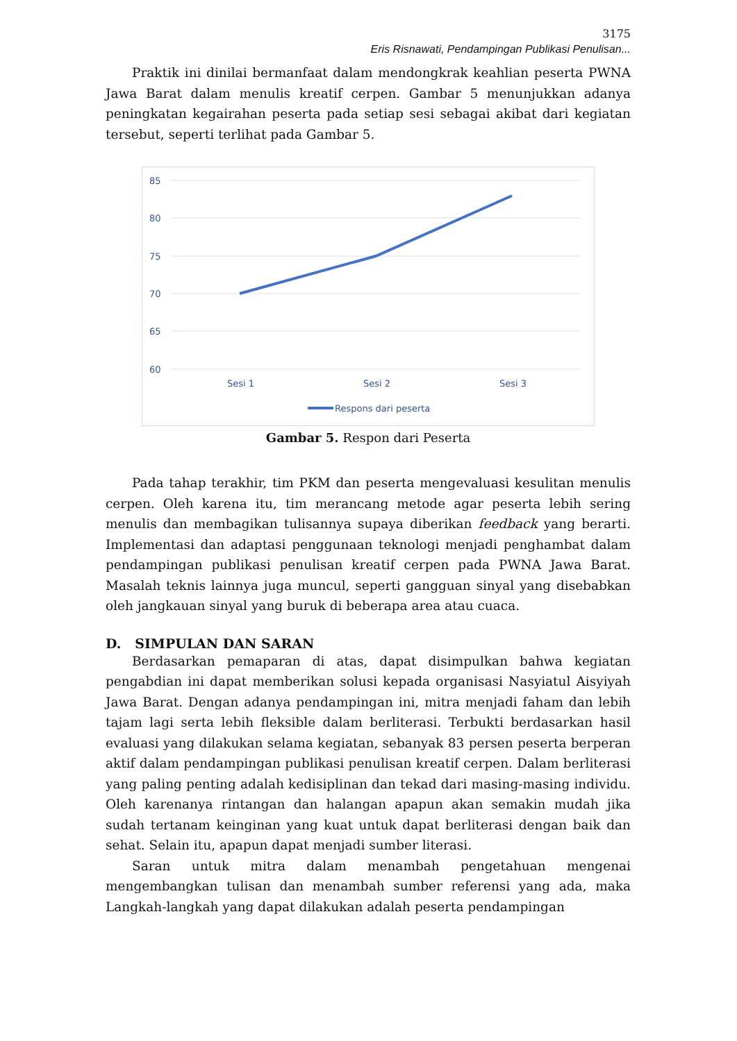3175
Eris Risnawati, Pendampingan Publikasi Penulisan...
Praktik ini dinilai bermanfaat dalam mendongkrak keahlian peserta PWNA Jawa Barat dalam menulis kreatif cerpen. Gambar 5 menunjukkan adanya peningkatan kegairahan peserta pada setiap sesi sebagai akibat dari kegiatan tersebut, seperti terlihat pada Gambar 5.
85
80
75
70
65
60
Sesi 1
Sesi 2
Sesi 3
Respons dari peserta
Gambar 5. Respon dari Peserta
Pada tahap terakhir, tim PKM dan peserta mengevaluasi kesulitan menulis cerpen. Oleh karena itu, tim merancang metode agar peserta lebih sering menulis dan membagikan tulisannya supaya diberikan feedback yang berarti. Implementasi dan adaptasi penggunaan teknologi menjadi penghambat dalam pendampingan publikasi penulisan kreatif cerpen pada PWNA Jawa Barat. Masalah teknis lainnya juga muncul, seperti gangguan sinyal yang disebabkan oleh jangkauan sinyal yang buruk di beberapa area atau cuaca.
D. SIMPULAN DAN SARAN
Berdasarkan pemaparan di atas, dapat disimpulkan bahwa kegiatan pengabdian ini dapat memberikan solusi kepada organisasi Nasyiatul Aisyiyah Jawa Barat. Dengan adanya pendampingan ini, mitra menjadi faham dan lebih tajam lagi serta lebih fleksible dalam berliterasi. Terbukti berdasarkan hasil evaluasi yang dilakukan selama kegiatan, sebanyak 83 persen peserta berperan aktif dalam pendampingan publikasi penulisan kreatif cerpen. Dalam berliterasi yang paling penting adalah kedisiplinan dan tekad dari masing-masing individu. Oleh karenanya rintangan dan halangan apapun akan semakin mudah jika sudah tertanam keinginan yang kuat untuk dapat berliterasi dengan baik dan sehat. Selain itu, apapun dapat menjadi sumber literasi.
Saran untuk mitra dalam menambah pengetahuan mengenai mengembangkan tulisan dan menambah sumber referensi yang ada, maka Langkah-langkah yang dapat dilakukan adalah peserta pendampingan